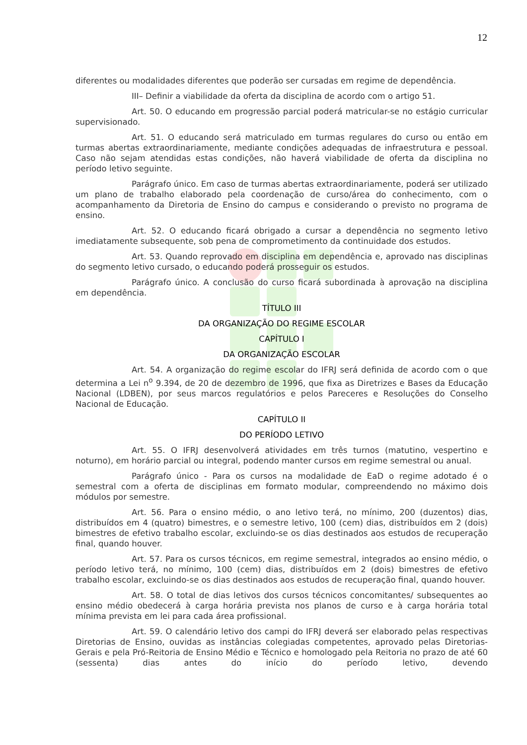12
diferentes ou modalidades diferentes que poderão ser cursadas em regime de dependência.
III– Definir a viabilidade da oferta da disciplina de acordo com o artigo 51.
Art. 50. O educando em progressão parcial poderá matricular-se no estágio curricular supervisionado.
Art. 51. O educando será matriculado em turmas regulares do curso ou então em turmas abertas extraordinariamente, mediante condições adequadas de infraestrutura e pessoal. Caso não sejam atendidas estas condições, não haverá viabilidade de oferta da disciplina no período letivo seguinte.
Parágrafo único. Em caso de turmas abertas extraordinariamente, poderá ser utilizado um plano de trabalho elaborado pela coordenação de curso/área do conhecimento, com o acompanhamento da Diretoria de Ensino do campus e considerando o previsto no programa de ensino.
Art. 52. O educando ficará obrigado a cursar a dependência no segmento letivo imediatamente subsequente, sob pena de comprometimento da continuidade dos estudos.
Art. 53. Quando reprovado em disciplina em dependência e, aprovado nas disciplinas do segmento letivo cursado, o educando poderá prosseguir os estudos.
Parágrafo único. A conclusão do curso ficará subordinada à aprovação na disciplina em dependência.
TÍTULO III
DA ORGANIZAÇÃO DO REGIME ESCOLAR
CAPÍTULO I
DA ORGANIZAÇÃO ESCOLAR
Art. 54. A organização do regime escolar do IFRJ será definida de acordo com o que determina a Lei n<sup>o</sup> 9.394, de 20 de dezembro de 1996, que fixa as Diretrizes e Bases da Educação Nacional (LDBEN), por seus marcos regulatórios e pelos Pareceres e Resoluções do Conselho Nacional de Educação.
CAPÍTULO II
DO PERÍODO LETIVO
Art. 55. O IFRJ desenvolverá atividades em três turnos (matutino, vespertino e noturno), em horário parcial ou integral, podendo manter cursos em regime semestral ou anual.
Parágrafo único - Para os cursos na modalidade de EaD o regime adotado é o semestral com a oferta de disciplinas em formato modular, compreendendo no máximo dois módulos por semestre.
Art. 56. Para o ensino médio, o ano letivo terá, no mínimo, 200 (duzentos) dias, distribuídos em 4 (quatro) bimestres, e o semestre letivo, 100 (cem) dias, distribuídos em 2 (dois) bimestres de efetivo trabalho escolar, excluindo-se os dias destinados aos estudos de recuperação final, quando houver.
Art. 57. Para os cursos técnicos, em regime semestral, integrados ao ensino médio, o período letivo terá, no mínimo, 100 (cem) dias, distribuídos em 2 (dois) bimestres de efetivo trabalho escolar, excluindo-se os dias destinados aos estudos de recuperação final, quando houver.
Art. 58. O total de dias letivos dos cursos técnicos concomitantes/ subsequentes ao ensino médio obedecerá à carga horária prevista nos planos de curso e à carga horária total mínima prevista em lei para cada área profissional.
Art. 59. O calendário letivo dos campi do IFRJ deverá ser elaborado pelas respectivas Diretorias de Ensino, ouvidas as instâncias colegiadas competentes, aprovado pelas Diretorias-Gerais e pela Pró-Reitoria de Ensino Médio e Técnico e homologado pela Reitoria no prazo de até 60 (sessenta) dias antes do início do período letivo, devendo